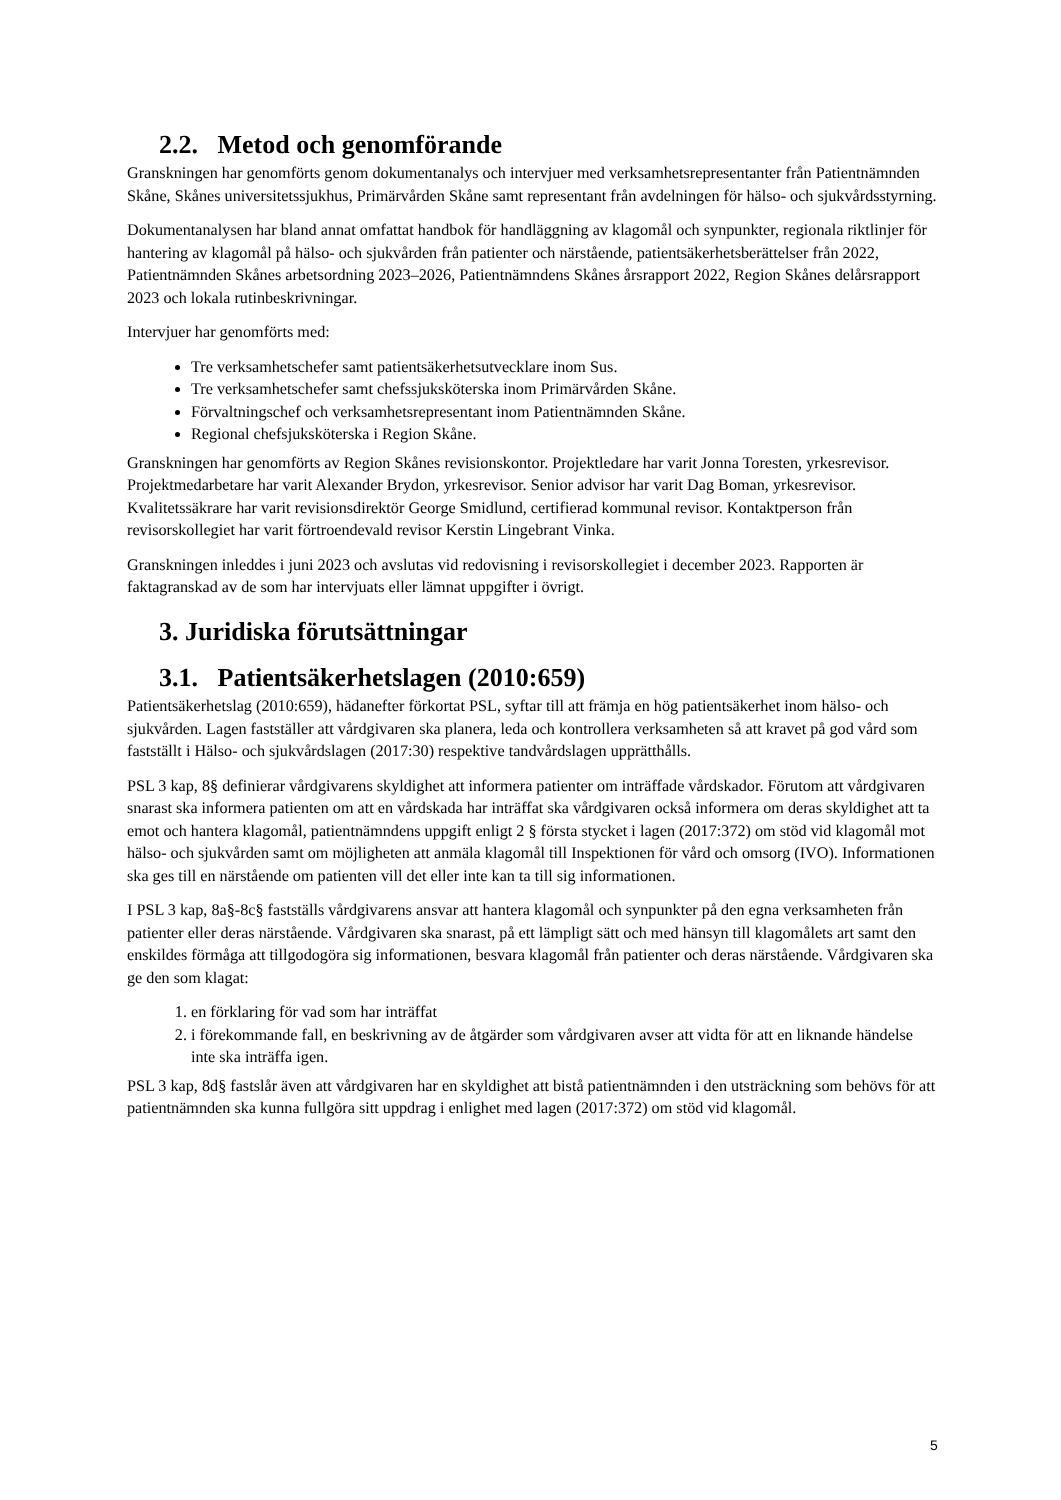2.2. Metod och genomförande
Granskningen har genomförts genom dokumentanalys och intervjuer med verksamhetsrepresentanter från Patientnämnden Skåne, Skånes universitetssjukhus, Primärvården Skåne samt representant från avdelningen för hälso- och sjukvårdsstyrning.
Dokumentanalysen har bland annat omfattat handbok för handläggning av klagomål och synpunkter, regionala riktlinjer för hantering av klagomål på hälso- och sjukvården från patienter och närstående, patientsäkerhetsberättelser från 2022, Patientnämnden Skånes arbetsordning 2023–2026, Patientnämndens Skånes årsrapport 2022, Region Skånes delårsrapport 2023 och lokala rutinbeskrivningar.
Intervjuer har genomförts med:
Tre verksamhetschefer samt patientsäkerhetsutvecklare inom Sus.
Tre verksamhetschefer samt chefssjuksköterska inom Primärvården Skåne.
Förvaltningschef och verksamhetsrepresentant inom Patientnämnden Skåne.
Regional chefsjuksköterska i Region Skåne.
Granskningen har genomförts av Region Skånes revisionskontor. Projektledare har varit Jonna Toresten, yrkesrevisor. Projektmedarbetare har varit Alexander Brydon, yrkesrevisor. Senior advisor har varit Dag Boman, yrkesrevisor. Kvalitetssäkrare har varit revisionsdirektör George Smidlund, certifierad kommunal revisor. Kontaktperson från revisorskollegiet har varit förtroendevald revisor Kerstin Lingebrant Vinka.
Granskningen inleddes i juni 2023 och avslutas vid redovisning i revisorskollegiet i december 2023. Rapporten är faktagranskad av de som har intervjuats eller lämnat uppgifter i övrigt.
3. Juridiska förutsättningar
3.1. Patientsäkerhetslagen (2010:659)
Patientsäkerhetslag (2010:659), hädanefter förkortat PSL, syftar till att främja en hög patientsäkerhet inom hälso- och sjukvården. Lagen fastställer att vårdgivaren ska planera, leda och kontrollera verksamheten så att kravet på god vård som fastställt i Hälso- och sjukvårdslagen (2017:30) respektive tandvårdslagen upprätthålls.
PSL 3 kap, 8§ definierar vårdgivarens skyldighet att informera patienter om inträffade vårdskador. Förutom att vårdgivaren snarast ska informera patienten om att en vårdskada har inträffat ska vårdgivaren också informera om deras skyldighet att ta emot och hantera klagomål, patientnämndens uppgift enligt 2 § första stycket i lagen (2017:372) om stöd vid klagomål mot hälso- och sjukvården samt om möjligheten att anmäla klagomål till Inspektionen för vård och omsorg (IVO). Informationen ska ges till en närstående om patienten vill det eller inte kan ta till sig informationen.
I PSL 3 kap, 8a§-8c§ fastställs vårdgivarens ansvar att hantera klagomål och synpunkter på den egna verksamheten från patienter eller deras närstående. Vårdgivaren ska snarast, på ett lämpligt sätt och med hänsyn till klagomålets art samt den enskildes förmåga att tillgodogöra sig informationen, besvara klagomål från patienter och deras närstående. Vårdgivaren ska ge den som klagat:
1. en förklaring för vad som har inträffat
2. i förekommande fall, en beskrivning av de åtgärder som vårdgivaren avser att vidta för att en liknande händelse inte ska inträffa igen.
PSL 3 kap, 8d§ fastslår även att vårdgivaren har en skyldighet att bistå patientnämnden i den utsträckning som behövs för att patientnämnden ska kunna fullgöra sitt uppdrag i enlighet med lagen (2017:372) om stöd vid klagomål.
5